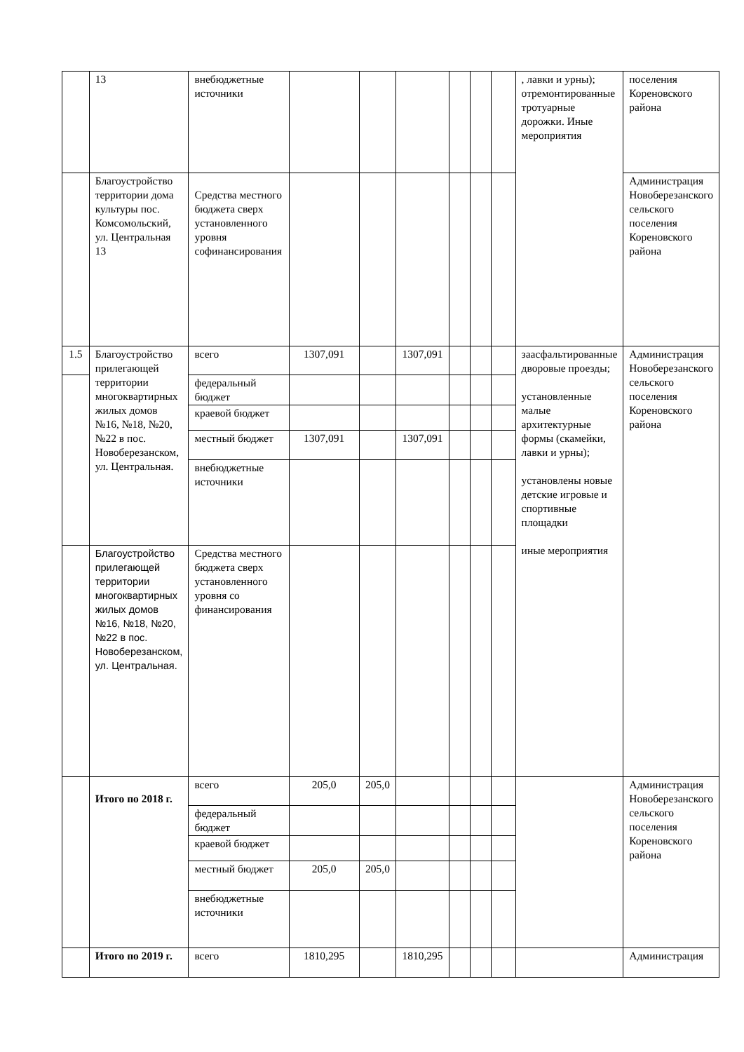| | 13 | внебюджетные источники | | | | | | | , лавки и урны); отремонтированные тротуарные дорожки. Иные мероприятия | поселения Кореновского района |
| | Благоустройство территории дома культуры пос. Комсомольский, ул. Центральная 13 | Средства местного бюджета сверх установленного уровня софинансирования | | | | | | | | Администрация Новоберезанского сельского поселения Кореновского района |
| 1.5 | Благоустройство прилегающей территории многоквартирных жилых домов №16, №18, №20, №22 в пос. Новоберезанском, ул. Центральная. | всего | 1307,091 | | 1307,091 | | | | заасфальтированные дворовые проезды; установленные малые архитектурные формы (скамейки, лавки и урны); установлены новые детские игровые и спортивные площадки иные мероприятия | Администрация Новоберезанского сельского поселения Кореновского района |
| | | федеральный бюджет | | | | | | | | |
| | | краевой бюджет | | | | | | | | |
| | | местный бюджет | 1307,091 | | 1307,091 | | | | | |
| | | внебюджетные источники | | | | | | | | |
| | Благоустройство прилегающей территории многоквартирных жилых домов №16, №18, №20, №22 в пос. Новоберезанском, ул. Центральная. | Средства местного бюджета сверх установленного уровня со финансирования | | | | | | | | |
| | Итого по 2018 г. | всего | 205,0 | 205,0 | | | | | | Администрация Новоберезанского сельского поселения Кореновского района |
| | | федеральный бюджет | | | | | | | | |
| | | краевой бюджет | | | | | | | | |
| | | местный бюджет | 205,0 | 205,0 | | | | | | |
| | | внебюджетные источники | | | | | | | | |
| | Итого по 2019 г. | всего | 1810,295 | | 1810,295 | | | | | Администрация |